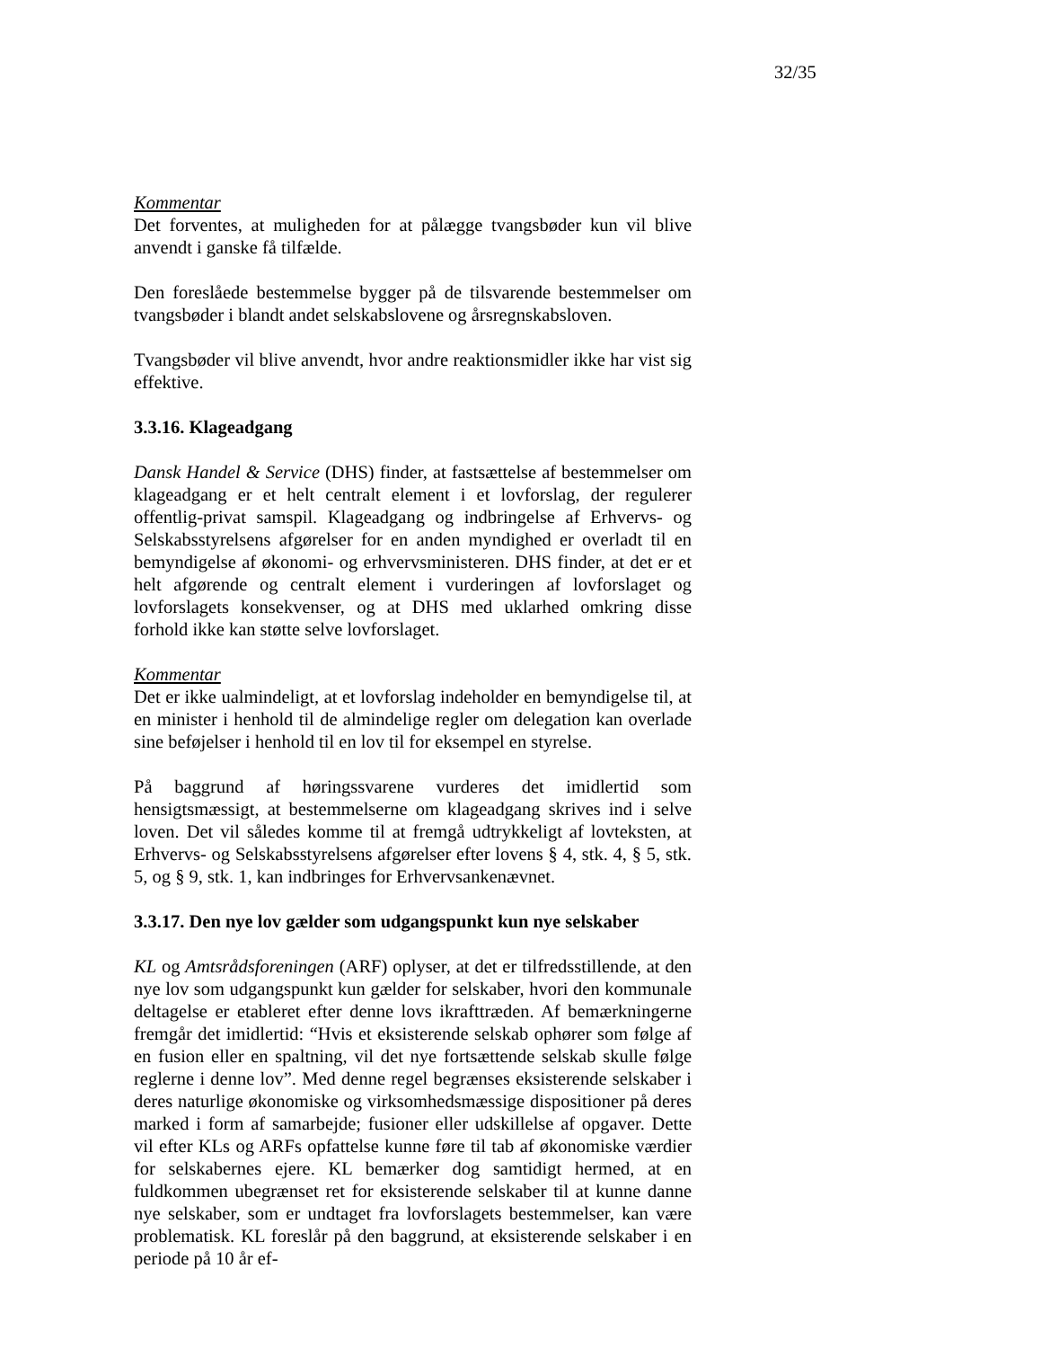32/35
Kommentar
Det forventes, at muligheden for at pålægge tvangsbøder kun vil blive anvendt i ganske få tilfælde.
Den foreslåede bestemmelse bygger på de tilsvarende bestemmelser om tvangsbøder i blandt andet selskabslovene og årsregnskabsloven.
Tvangsbøder vil blive anvendt, hvor andre reaktionsmidler ikke har vist sig effektive.
3.3.16. Klageadgang
Dansk Handel & Service (DHS) finder, at fastsættelse af bestemmelser om klageadgang er et helt centralt element i et lovforslag, der regulerer offentlig-privat samspil. Klageadgang og indbringelse af Erhvervs- og Selskabsstyrelsens afgørelser for en anden myndighed er overladt til en bemyndigelse af økonomi- og erhvervsministeren. DHS finder, at det er et helt afgørende og centralt element i vurderingen af lovforslaget og lovforslagets konsekvenser, og at DHS med uklarhed omkring disse forhold ikke kan støtte selve lovforslaget.
Kommentar
Det er ikke ualmindeligt, at et lovforslag indeholder en bemyndigelse til, at en minister i henhold til de almindelige regler om delegation kan overlade sine beføjelser i henhold til en lov til for eksempel en styrelse.
På baggrund af høringssvarene vurderes det imidlertid som hensigtsmæssigt, at bestemmelserne om klageadgang skrives ind i selve loven. Det vil således komme til at fremgå udtrykkeligt af lovteksten, at Erhvervs- og Selskabsstyrelsens afgørelser efter lovens § 4, stk. 4, § 5, stk. 5, og § 9, stk. 1, kan indbringes for Erhvervsankenævnet.
3.3.17. Den nye lov gælder som udgangspunkt kun nye selskaber
KL og Amtsrådsforeningen (ARF) oplyser, at det er tilfredsstillende, at den nye lov som udgangspunkt kun gælder for selskaber, hvori den kommunale deltagelse er etableret efter denne lovs ikrafttræden. Af bemærkningerne fremgår det imidlertid: “Hvis et eksisterende selskab ophører som følge af en fusion eller en spaltning, vil det nye fortsættende selskab skulle følge reglerne i denne lov”. Med denne regel begrænses eksisterende selskaber i deres naturlige økonomiske og virksomhedsmæssige dispositioner på deres marked i form af samarbejde; fusioner eller udskillelse af opgaver. Dette vil efter KLs og ARFs opfattelse kunne føre til tab af økonomiske værdier for selskabernes ejere. KL bemærker dog samtidigt hermed, at en fuldkommen ubegrænset ret for eksisterende selskaber til at kunne danne nye selskaber, som er undtaget fra lovforslagets bestemmelser, kan være problematisk. KL foreslår på den baggrund, at eksisterende selskaber i en periode på 10 år ef-